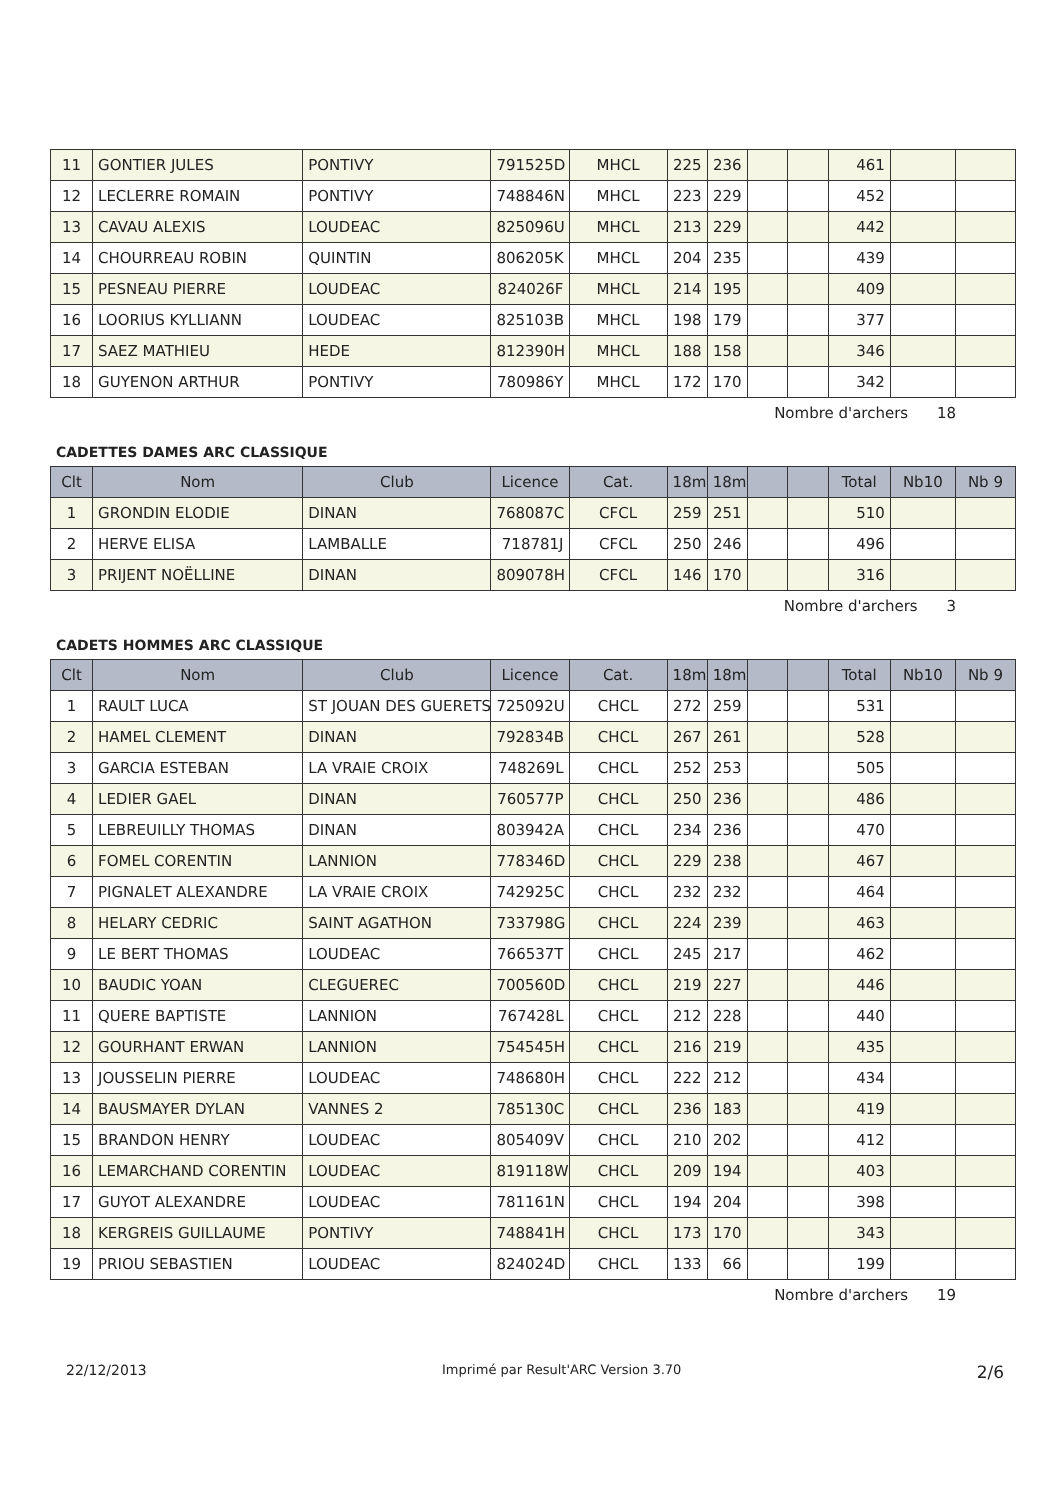| 11 | GONTIER JULES | PONTIVY | 791525D | MHCL | 225 | 236 | | | 461 | | |
| 12 | LECLERRE ROMAIN | PONTIVY | 748846N | MHCL | 223 | 229 | | | 452 | | |
| 13 | CAVAU ALEXIS | LOUDEAC | 825096U | MHCL | 213 | 229 | | | 442 | | |
| 14 | CHOURREAU ROBIN | QUINTIN | 806205K | MHCL | 204 | 235 | | | 439 | | |
| 15 | PESNEAU PIERRE | LOUDEAC | 824026F | MHCL | 214 | 195 | | | 409 | | |
| 16 | LOORIUS KYLLIANN | LOUDEAC | 825103B | MHCL | 198 | 179 | | | 377 | | |
| 17 | SAEZ MATHIEU | HEDE | 812390H | MHCL | 188 | 158 | | | 346 | | |
| 18 | GUYENON ARTHUR | PONTIVY | 780986Y | MHCL | 172 | 170 | | | 342 | | |
Nombre d'archers 18
CADETTES DAMES ARC CLASSIQUE
| Clt | Nom | Club | Licence | Cat. | 18m | 18m | | | Total | Nb10 | Nb 9 |
| --- | --- | --- | --- | --- | --- | --- | --- | --- | --- | --- | --- |
| 1 | GRONDIN ELODIE | DINAN | 768087C | CFCL | 259 | 251 | | | 510 | | |
| 2 | HERVE ELISA | LAMBALLE | 718781J | CFCL | 250 | 246 | | | 496 | | |
| 3 | PRIJENT NOËLLINE | DINAN | 809078H | CFCL | 146 | 170 | | | 316 | | |
Nombre d'archers 3
CADETS HOMMES ARC CLASSIQUE
| Clt | Nom | Club | Licence | Cat. | 18m | 18m | | | Total | Nb10 | Nb 9 |
| --- | --- | --- | --- | --- | --- | --- | --- | --- | --- | --- | --- |
| 1 | RAULT LUCA | ST JOUAN DES GUERETS | 725092U | CHCL | 272 | 259 | | | 531 | | |
| 2 | HAMEL CLEMENT | DINAN | 792834B | CHCL | 267 | 261 | | | 528 | | |
| 3 | GARCIA ESTEBAN | LA VRAIE CROIX | 748269L | CHCL | 252 | 253 | | | 505 | | |
| 4 | LEDIER GAEL | DINAN | 760577P | CHCL | 250 | 236 | | | 486 | | |
| 5 | LEBREUILLY THOMAS | DINAN | 803942A | CHCL | 234 | 236 | | | 470 | | |
| 6 | FOMEL CORENTIN | LANNION | 778346D | CHCL | 229 | 238 | | | 467 | | |
| 7 | PIGNALET ALEXANDRE | LA VRAIE CROIX | 742925C | CHCL | 232 | 232 | | | 464 | | |
| 8 | HELARY CEDRIC | SAINT AGATHON | 733798G | CHCL | 224 | 239 | | | 463 | | |
| 9 | LE BERT THOMAS | LOUDEAC | 766537T | CHCL | 245 | 217 | | | 462 | | |
| 10 | BAUDIC YOAN | CLEGUEREC | 700560D | CHCL | 219 | 227 | | | 446 | | |
| 11 | QUERE BAPTISTE | LANNION | 767428L | CHCL | 212 | 228 | | | 440 | | |
| 12 | GOURHANT ERWAN | LANNION | 754545H | CHCL | 216 | 219 | | | 435 | | |
| 13 | JOUSSELIN PIERRE | LOUDEAC | 748680H | CHCL | 222 | 212 | | | 434 | | |
| 14 | BAUSMAYER DYLAN | VANNES 2 | 785130C | CHCL | 236 | 183 | | | 419 | | |
| 15 | BRANDON HENRY | LOUDEAC | 805409V | CHCL | 210 | 202 | | | 412 | | |
| 16 | LEMARCHAND CORENTIN | LOUDEAC | 819118W | CHCL | 209 | 194 | | | 403 | | |
| 17 | GUYOT ALEXANDRE | LOUDEAC | 781161N | CHCL | 194 | 204 | | | 398 | | |
| 18 | KERGREIS GUILLAUME | PONTIVY | 748841H | CHCL | 173 | 170 | | | 343 | | |
| 19 | PRIOU SEBASTIEN | LOUDEAC | 824024D | CHCL | 133 | 66 | | | 199 | | |
Nombre d'archers 19
22/12/2013 Imprimé par Result'ARC Version 3.70 2/6